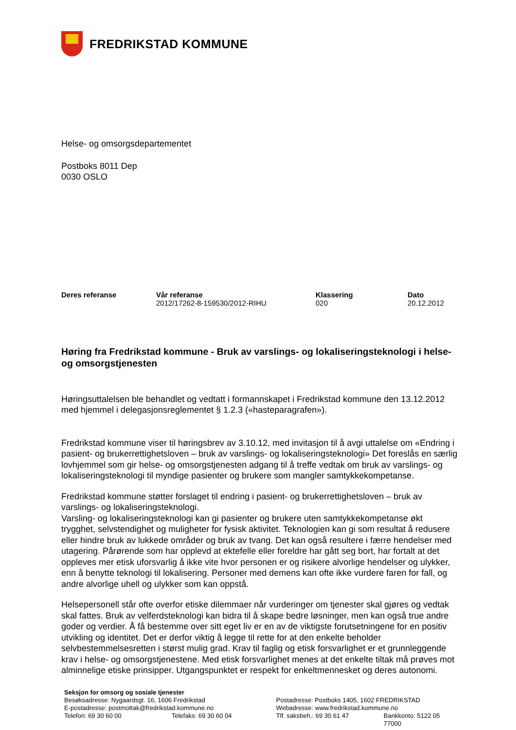FREDRIKSTAD KOMMUNE
Helse- og omsorgsdepartementet
Postboks 8011 Dep
0030 OSLO
| Deres referanse | Vår referanse | Klassering | Dato |
| --- | --- | --- | --- |
| | 2012/17262-8-159530/2012-RIHU | 020 | 20.12.2012 |
Høring fra Fredrikstad kommune - Bruk av varslings- og lokaliseringsteknologi i helse- og omsorgstjenesten
Høringsuttalelsen ble behandlet og vedtatt i formannskapet i Fredrikstad kommune den 13.12.2012 med hjemmel i delegasjonsreglementet § 1.2.3 («hasteparagrafen»).
Fredrikstad kommune viser til høringsbrev av 3.10.12, med invitasjon til å avgi uttalelse om «Endring i pasient- og brukerrettighetsloven – bruk av varslings- og lokaliseringsteknologi» Det foreslås en særlig lovhjemmel som gir helse- og omsorgstjenesten adgang til å treffe vedtak om bruk av varslings- og lokaliseringsteknologi til myndige pasienter og brukere som mangler samtykkekompetanse.
Fredrikstad kommune støtter forslaget til endring i pasient- og brukerrettighetsloven – bruk av varslings- og lokaliseringsteknologi.
Varsling- og lokaliseringsteknologi kan gi pasienter og brukere uten samtykkekompetanse økt trygghet, selvstendighet og muligheter for fysisk aktivitet. Teknologien kan gi som resultat å redusere eller hindre bruk av lukkede områder og bruk av tvang. Det kan også resultere i færre hendelser med utagering. Pårørende som har opplevd at ektefelle eller foreldre har gått seg bort, har fortalt at det oppleves mer etisk uforsvarlig å ikke vite hvor personen er og risikere alvorlige hendelser og ulykker, enn å benytte teknologi til lokalisering. Personer med demens kan ofte ikke vurdere faren for fall, og andre alvorlige uhell og ulykker som kan oppstå.
Helsepersonell står ofte overfor etiske dilemmaer når vurderinger om tjenester skal gjøres og vedtak skal fattes. Bruk av velferdsteknologi kan bidra til å skape bedre løsninger, men kan også true andre goder og verdier. Å få bestemme over sitt eget liv er en av de viktigste forutsetningene for en positiv utvikling og identitet. Det er derfor viktig å legge til rette for at den enkelte beholder selvbestemmelsesretten i størst mulig grad. Krav til faglig og etisk forsvarlighet er et grunnleggende krav i helse- og omsorgstjenestene. Med etisk forsvarlighet menes at det enkelte tiltak må prøves mot alminnelige etiske prinsipper. Utgangspunktet er respekt for enkeltmennesket og deres autonomi.
Seksjon for omsorg og sosiale tjenester
| Besøksadresse: Nygaardsgt. 16, 1606 Fredrikstad | | Postadresse: Postboks 1405, 1602 FREDRIKSTAD | |
| E-postadresse: postmottak@fredrikstad.kommune.no | | Webadresse: www.fredrikstad.kommune.no | |
| Telefon: 69 30 60 00 | Telefaks: 69 30 60 04 | Tlf. saksbeh.: 69 30 61 47 | Bankkonto: 5122 05 77000 |